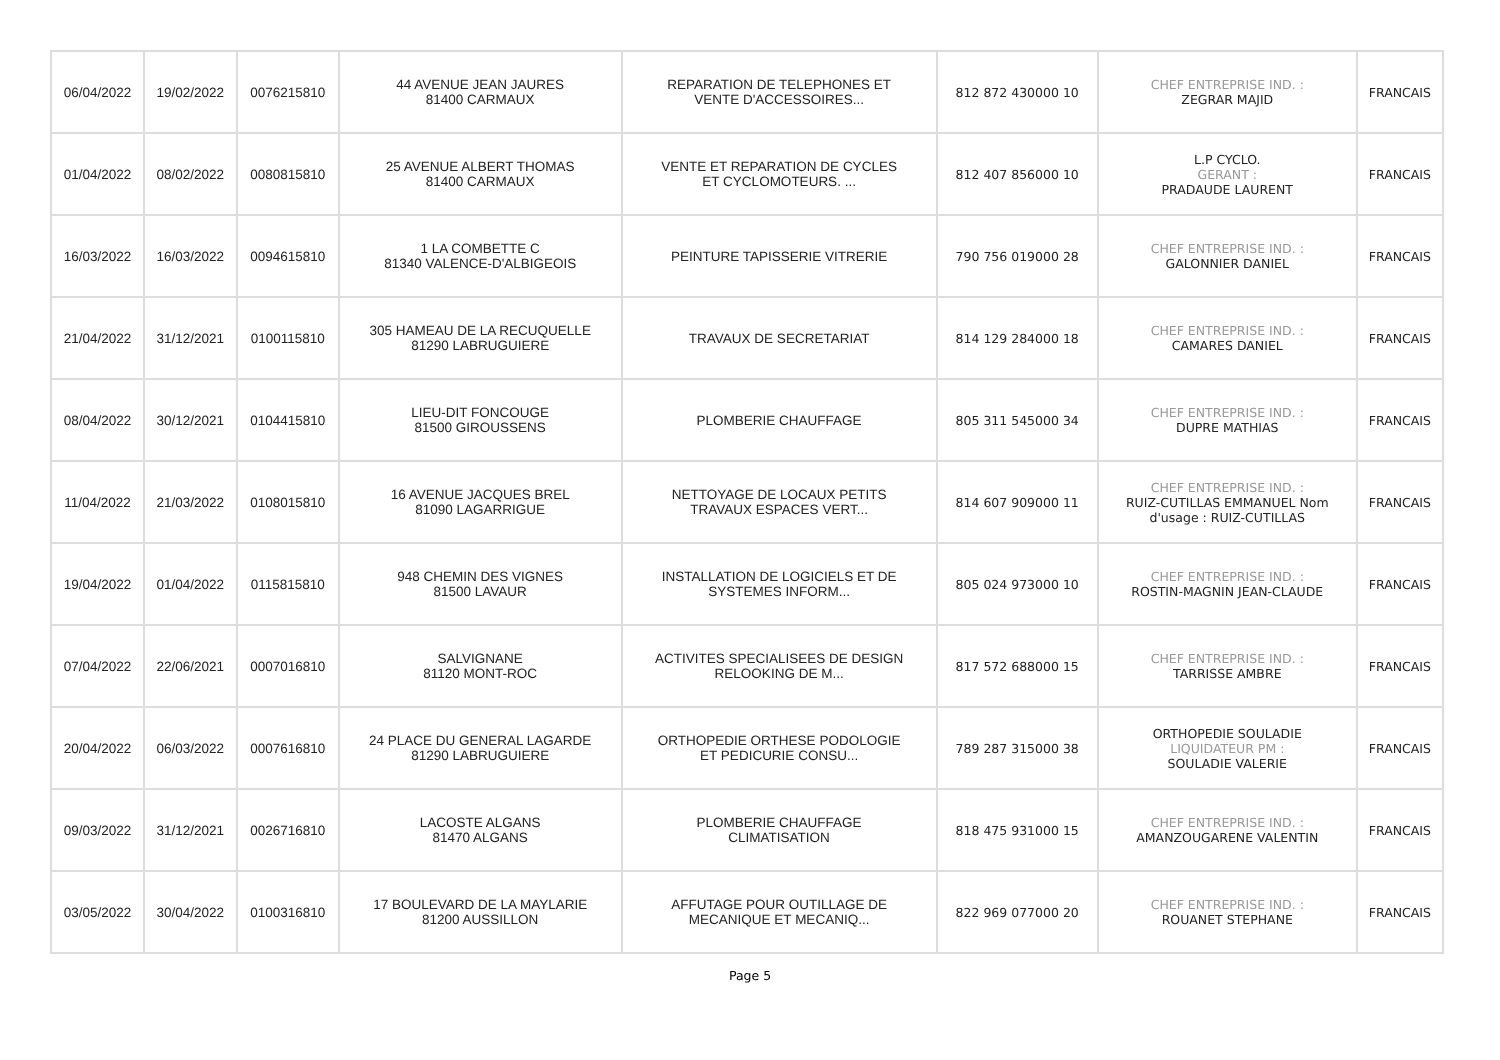| 06/04/2022 | 19/02/2022 | 0076215810 | 44 AVENUE JEAN JAURES 81400 CARMAUX | REPARATION DE TELEPHONES ET VENTE D'ACCESSOIRES... | 812 872 430000 10 | CHEF ENTREPRISE IND. : ZEGRAR MAJID | FRANCAIS |
| 01/04/2022 | 08/02/2022 | 0080815810 | 25 AVENUE ALBERT THOMAS 81400 CARMAUX | VENTE ET REPARATION DE CYCLES ET CYCLOMOTEURS. ... | 812 407 856000 10 | L.P CYCLO. GERANT : PRADAUDE LAURENT | FRANCAIS |
| 16/03/2022 | 16/03/2022 | 0094615810 | 1 LA COMBETTE C 81340 VALENCE-D'ALBIGEOIS | PEINTURE TAPISSERIE VITRERIE | 790 756 019000 28 | CHEF ENTREPRISE IND. : GALONNIER DANIEL | FRANCAIS |
| 21/04/2022 | 31/12/2021 | 0100115810 | 305 HAMEAU DE LA RECUQUELLE 81290 LABRUGUIERE | TRAVAUX DE SECRETARIAT | 814 129 284000 18 | CHEF ENTREPRISE IND. : CAMARES DANIEL | FRANCAIS |
| 08/04/2022 | 30/12/2021 | 0104415810 | LIEU-DIT FONCOUGE 81500 GIROUSSENS | PLOMBERIE CHAUFFAGE | 805 311 545000 34 | CHEF ENTREPRISE IND. : DUPRE MATHIAS | FRANCAIS |
| 11/04/2022 | 21/03/2022 | 0108015810 | 16 AVENUE JACQUES BREL 81090 LAGARRIGUE | NETTOYAGE DE LOCAUX PETITS TRAVAUX ESPACES VERT... | 814 607 909000 11 | CHEF ENTREPRISE IND. : RUIZ-CUTILLAS EMMANUEL Nom d'usage : RUIZ-CUTILLAS | FRANCAIS |
| 19/04/2022 | 01/04/2022 | 0115815810 | 948 CHEMIN DES VIGNES 81500 LAVAUR | INSTALLATION DE LOGICIELS ET DE SYSTEMES INFORM... | 805 024 973000 10 | CHEF ENTREPRISE IND. : ROSTIN-MAGNIN JEAN-CLAUDE | FRANCAIS |
| 07/04/2022 | 22/06/2021 | 0007016810 | SALVIGNANE 81120 MONT-ROC | ACTIVITES SPECIALISEES DE DESIGN RELOOKING DE M... | 817 572 688000 15 | CHEF ENTREPRISE IND. : TARRISSE AMBRE | FRANCAIS |
| 20/04/2022 | 06/03/2022 | 0007616810 | 24 PLACE DU GENERAL LAGARDE 81290 LABRUGUIERE | ORTHOPEDIE ORTHESE PODOLOGIE ET PEDICURIE CONSU... | 789 287 315000 38 | ORTHOPEDIE SOULADIE LIQUIDATEUR PM : SOULADIE VALERIE | FRANCAIS |
| 09/03/2022 | 31/12/2021 | 0026716810 | LACOSTE ALGANS 81470 ALGANS | PLOMBERIE CHAUFFAGE CLIMATISATION | 818 475 931000 15 | CHEF ENTREPRISE IND. : AMANZOUGARENE VALENTIN | FRANCAIS |
| 03/05/2022 | 30/04/2022 | 0100316810 | 17 BOULEVARD DE LA MAYLARIE 81200 AUSSILLON | AFFUTAGE POUR OUTILLAGE DE MECANIQUE ET MECANIQ... | 822 969 077000 20 | CHEF ENTREPRISE IND. : ROUANET STEPHANE | FRANCAIS |
Page 5